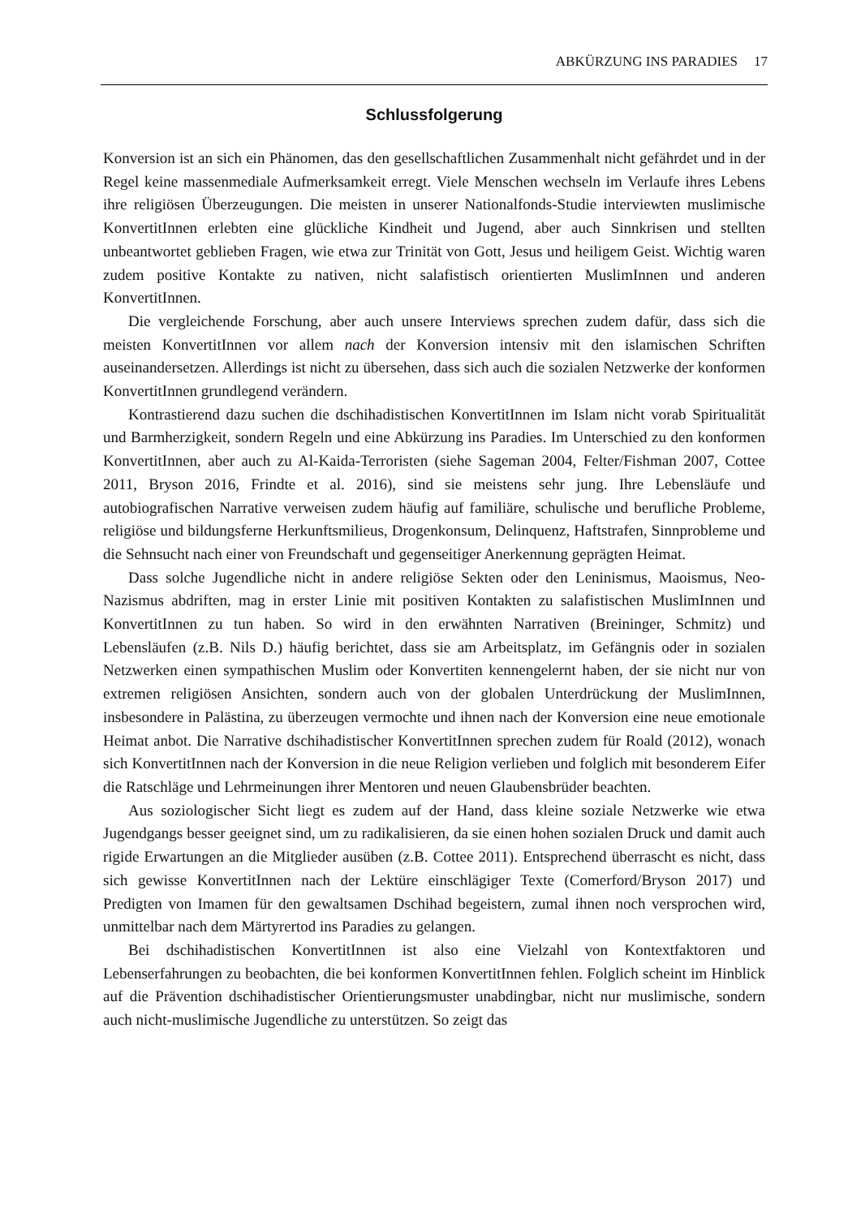ABKÜRZUNG INS PARADIES 17
Schlussfolgerung
Konversion ist an sich ein Phänomen, das den gesellschaftlichen Zusammenhalt nicht gefährdet und in der Regel keine massenmediale Aufmerksamkeit erregt. Viele Menschen wechseln im Verlaufe ihres Lebens ihre religiösen Überzeugungen. Die meisten in unserer Nationalfonds-Studie interviewten muslimische KonvertitInnen erlebten eine glückliche Kindheit und Jugend, aber auch Sinnkrisen und stellten unbeantwortet geblieben Fragen, wie etwa zur Trinität von Gott, Jesus und heiligem Geist. Wichtig waren zudem positive Kontakte zu nativen, nicht salafistisch orientierten MuslimInnen und anderen KonvertitInnen.
Die vergleichende Forschung, aber auch unsere Interviews sprechen zudem dafür, dass sich die meisten KonvertitInnen vor allem nach der Konversion intensiv mit den islamischen Schriften auseinandersetzen. Allerdings ist nicht zu übersehen, dass sich auch die sozialen Netzwerke der konformen KonvertitInnen grundlegend verändern.
Kontrastierend dazu suchen die dschihadistischen KonvertitInnen im Islam nicht vorab Spiritualität und Barmherzigkeit, sondern Regeln und eine Abkürzung ins Paradies. Im Unterschied zu den konformen KonvertitInnen, aber auch zu Al-Kaida-Terroristen (siehe Sageman 2004, Felter/Fishman 2007, Cottee 2011, Bryson 2016, Frindte et al. 2016), sind sie meistens sehr jung. Ihre Lebensläufe und autobiografischen Narrative verweisen zudem häufig auf familiäre, schulische und berufliche Probleme, religiöse und bildungsferne Herkunftsmilieus, Drogenkonsum, Delinquenz, Haftstrafen, Sinnprobleme und die Sehnsucht nach einer von Freundschaft und gegenseitiger Anerkennung geprägten Heimat.
Dass solche Jugendliche nicht in andere religiöse Sekten oder den Leninismus, Maoismus, Neo-Nazismus abdriften, mag in erster Linie mit positiven Kontakten zu salafistischen MuslimInnen und KonvertitInnen zu tun haben. So wird in den erwähnten Narrativen (Breininger, Schmitz) und Lebensläufen (z.B. Nils D.) häufig berichtet, dass sie am Arbeitsplatz, im Gefängnis oder in sozialen Netzwerken einen sympathischen Muslim oder Konvertiten kennengelernt haben, der sie nicht nur von extremen religiösen Ansichten, sondern auch von der globalen Unterdrückung der MuslimInnen, insbesondere in Palästina, zu überzeugen vermochte und ihnen nach der Konversion eine neue emotionale Heimat anbot. Die Narrative dschihadistischer KonvertitInnen sprechen zudem für Roald (2012), wonach sich KonvertitInnen nach der Konversion in die neue Religion verlieben und folglich mit besonderem Eifer die Ratschläge und Lehrmeinungen ihrer Mentoren und neuen Glaubensbrüder beachten.
Aus soziologischer Sicht liegt es zudem auf der Hand, dass kleine soziale Netzwerke wie etwa Jugendgangs besser geeignet sind, um zu radikalisieren, da sie einen hohen sozialen Druck und damit auch rigide Erwartungen an die Mitglieder ausüben (z.B. Cottee 2011). Entsprechend überrascht es nicht, dass sich gewisse KonvertitInnen nach der Lektüre einschlägiger Texte (Comerford/Bryson 2017) und Predigten von Imamen für den gewaltsamen Dschihad begeistern, zumal ihnen noch versprochen wird, unmittelbar nach dem Märtyrertod ins Paradies zu gelangen.
Bei dschihadistischen KonvertitInnen ist also eine Vielzahl von Kontextfaktoren und Lebenserfahrungen zu beobachten, die bei konformen KonvertitInnen fehlen. Folglich scheint im Hinblick auf die Prävention dschihadistischer Orientierungsmuster unabdingbar, nicht nur muslimische, sondern auch nicht-muslimische Jugendliche zu unterstützen. So zeigt das